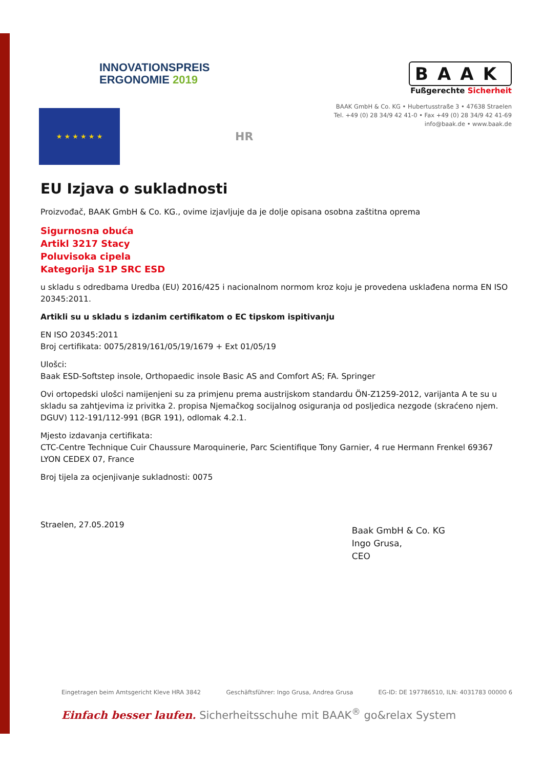INNOVATIONSPREIS
ERGONOMIE 2019
BAAK
Fußgerechte Sicherheit
BAAK GmbH & Co. KG • Hubertusstraße 3 • 47638 Straelen
Tel. +49 (0) 28 34/9 42 41-0 • Fax +49 (0) 28 34/9 42 41-69
info@baak.de • www.baak.de
★ ★ ★ ★ ★ ★
HR
EU Izjava o sukladnosti
Proizvođač, BAAK GmbH & Co. KG., ovime izjavljuje da je dolje opisana osobna zaštitna oprema
Sigurnosna obuća
Artikl 3217 Stacy
Poluvisoka cipela
Kategorija S1P SRC ESD
u skladu s odredbama Uredba (EU) 2016/425 i nacionalnom normom kroz koju je provedena usklađena norma EN ISO 20345:2011.
Artikli su u skladu s izdanim certifikatom o EC tipskom ispitivanju
EN ISO 20345:2011
Broj certifikata: 0075/2819/161/05/19/1679 + Ext 01/05/19
Ulošci:
Baak ESD-Softstep insole, Orthopaedic insole Basic AS and Comfort AS; FA. Springer
Ovi ortopedski ulošci namijenjeni su za primjenu prema austrijskom standardu ÖN-Z1259-2012, varijanta A te su u skladu sa zahtjevima iz privitka 2. propisa Njemačkog socijalnog osiguranja od posljedica nezgode (skraćeno njem. DGUV) 112-191/112-991 (BGR 191), odlomak 4.2.1.
Mjesto izdavanja certifikata:
CTC-Centre Technique Cuir Chaussure Maroquinerie, Parc Scientifique Tony Garnier, 4 rue Hermann Frenkel 69367 LYON CEDEX 07, France
Broj tijela za ocjenjivanje sukladnosti: 0075
Straelen, 27.05.2019
Baak GmbH & Co. KG
Ingo Grusa,
CEO
Eingetragen beim Amtsgericht Kleve HRA 3842 Geschäftsführer: Ingo Grusa, Andrea Grusa EG-ID: DE 197786510, ILN: 4031783 00000 6
Einfach besser laufen. Sicherheitsschuhe mit BAAK<sup>®</sup> go&relax System